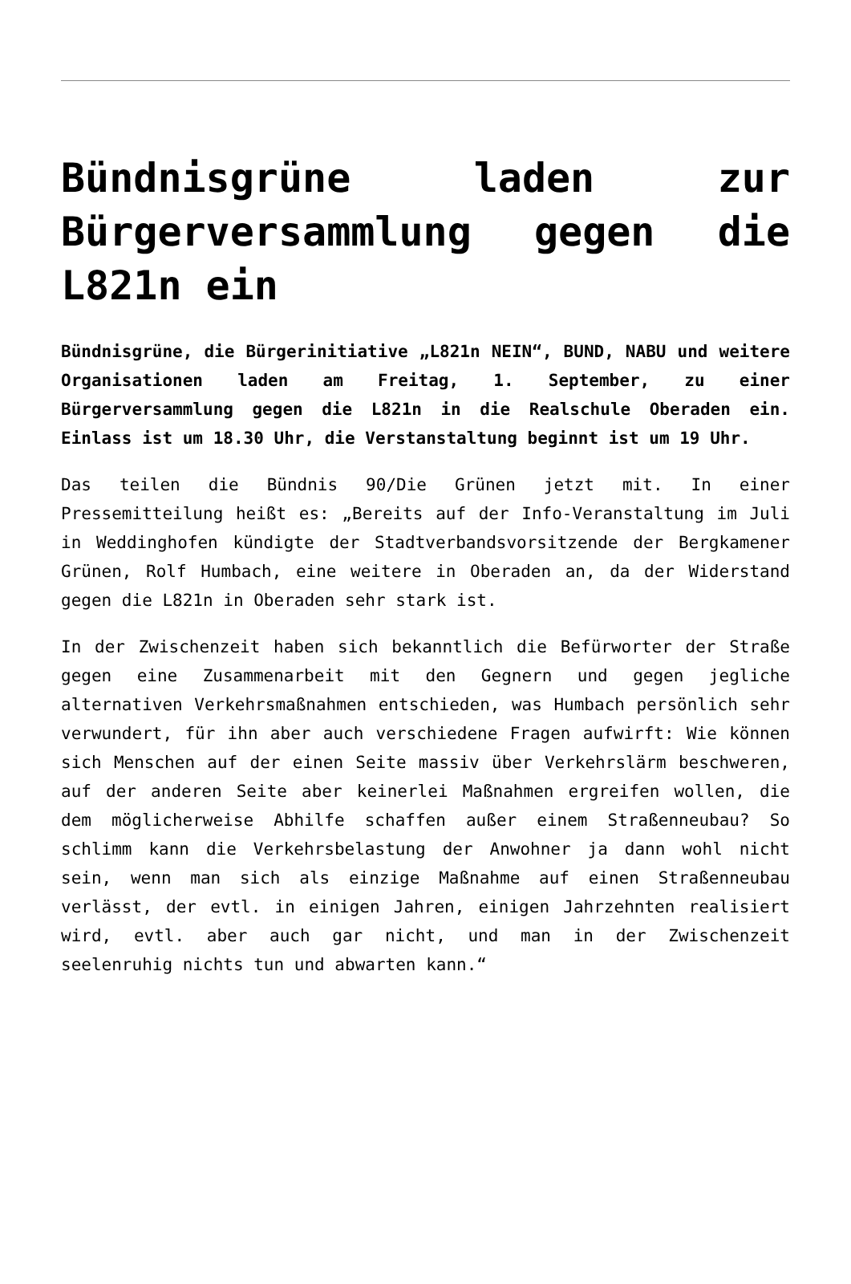Bündnisgrüne laden zur Bürgerversammlung gegen die L821n ein
Bündnisgrüne, die Bürgerinitiative „L821n NEIN“, BUND, NABU und weitere Organisationen laden am Freitag, 1. September, zu einer Bürgerversammlung gegen die L821n in die Realschule Oberaden ein. Einlass ist um 18.30 Uhr, die Verstanstaltung beginnt ist um 19 Uhr.
Das teilen die Bündnis 90/Die Grünen jetzt mit. In einer Pressemitteilung heißt es: „Bereits auf der Info-Veranstaltung im Juli in Weddinghofen kündigte der Stadtverbandsvorsitzende der Bergkamener Grünen, Rolf Humbach, eine weitere in Oberaden an, da der Widerstand gegen die L821n in Oberaden sehr stark ist.
In der Zwischenzeit haben sich bekanntlich die Befürworter der Straße gegen eine Zusammenarbeit mit den Gegnern und gegen jegliche alternativen Verkehrsmaßnahmen entschieden, was Humbach persönlich sehr verwundert, für ihn aber auch verschiedene Fragen aufwirft: Wie können sich Menschen auf der einen Seite massiv über Verkehrslärm beschweren, auf der anderen Seite aber keinerlei Maßnahmen ergreifen wollen, die dem möglicherweise Abhilfe schaffen außer einem Straßenneubau? So schlimm kann die Verkehrsbelastung der Anwohner ja dann wohl nicht sein, wenn man sich als einzige Maßnahme auf einen Straßenneubau verlässt, der evtl. in einigen Jahren, einigen Jahrzehnten realisiert wird, evtl. aber auch gar nicht, und man in der Zwischenzeit seelenruhig nichts tun und abwarten kann.“